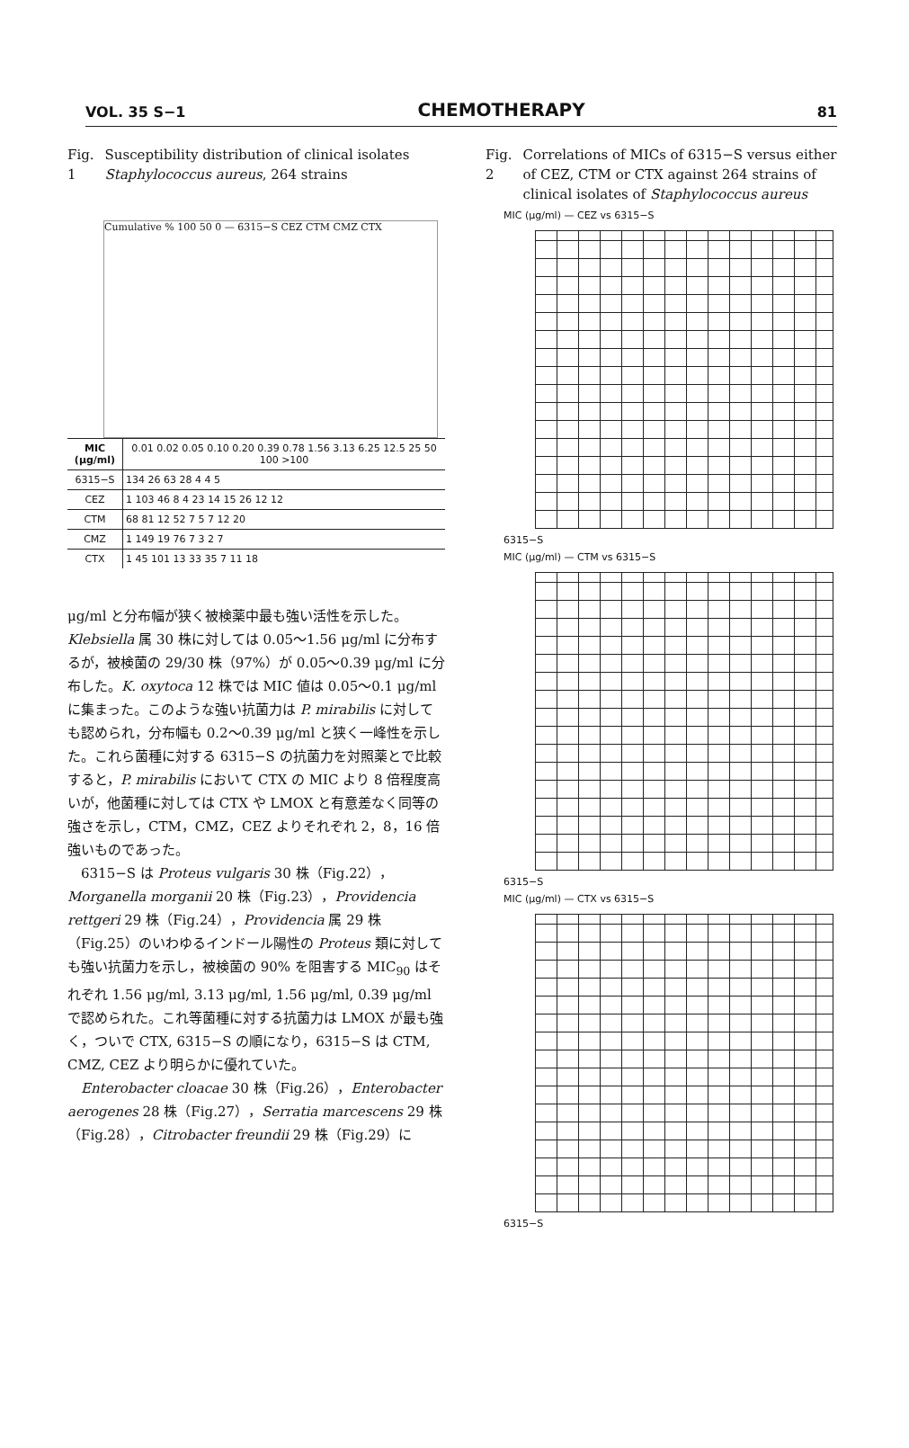VOL. 35 S−1 CHEMOTHERAPY 81
Fig. 1 Susceptibility distribution of clinical isolates Staphylococcus aureus, 264 strains
Cumulative % 100 50 0 — 6315−S CEZ CTM CMZ CTX
| MIC (μg/ml) | 0.01 0.02 0.05 0.10 0.20 0.39 0.78 1.56 3.13 6.25 12.5 25 50 100 >100 |
| --- | --- |
| 6315−S | 134 26 63 28 4 4 5 |
| CEZ | 1 103 46 8 4 23 14 15 26 12 12 |
| CTM | 68 81 12 52 7 5 7 12 20 |
| CMZ | 1 149 19 76 7 3 2 7 |
| CTX | 1 45 101 13 33 35 7 11 18 |
μg/ml と分布幅が狭く被検薬中最も強い活性を示した。Klebsiella 属 30 株に対しては 0.05〜1.56 μg/ml に分布するが，被検菌の 29/30 株（97%）が 0.05〜0.39 μg/ml に分布した。K. oxytoca 12 株では MIC 値は 0.05〜0.1 μg/ml に集まった。このような強い抗菌力は P. mirabilis に対しても認められ，分布幅も 0.2〜0.39 μg/ml と狭く一峰性を示した。これら菌種に対する 6315−S の抗菌力を対照薬とで比較すると，P. mirabilis において CTX の MIC より 8 倍程度高いが，他菌種に対しては CTX や LMOX と有意差なく同等の強さを示し，CTM，CMZ，CEZ よりそれぞれ 2，8，16 倍強いものであった。
6315−S は Proteus vulgaris 30 株（Fig.22），Morganella morganii 20 株（Fig.23），Providencia rettgeri 29 株（Fig.24），Providencia 属 29 株（Fig.25）のいわゆるインドール陽性の Proteus 類に対しても強い抗菌力を示し，被検菌の 90% を阻害する MIC<sub>90</sub> はそれぞれ 1.56 μg/ml, 3.13 μg/ml, 1.56 μg/ml, 0.39 μg/ml で認められた。これ等菌種に対する抗菌力は LMOX が最も強く，ついで CTX, 6315−S の順になり，6315−S は CTM, CMZ, CEZ より明らかに優れていた。
Enterobacter cloacae 30 株（Fig.26），Enterobacter aerogenes 28 株（Fig.27），Serratia marcescens 29 株（Fig.28），Citrobacter freundii 29 株（Fig.29）に
Fig. 2 Correlations of MICs of 6315−S versus either of CEZ, CTM or CTX against 264 strains of clinical isolates of Staphylococcus aureus
MIC (μg/ml) — CEZ vs 6315−S
6315−S
MIC (μg/ml) — CTM vs 6315−S
6315−S
MIC (μg/ml) — CTX vs 6315−S
6315−S